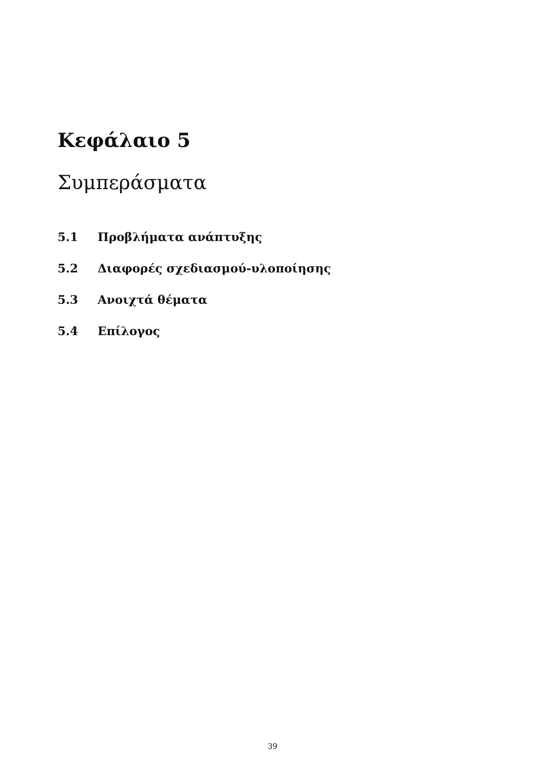Κεφάλαιο 5
Συμπεράσματα
5.1 Προβλήματα ανάπτυξης
5.2 Διαφορές σχεδιασμού-υλοποίησης
5.3 Ανοιχτά θέματα
5.4 Επίλογος
39